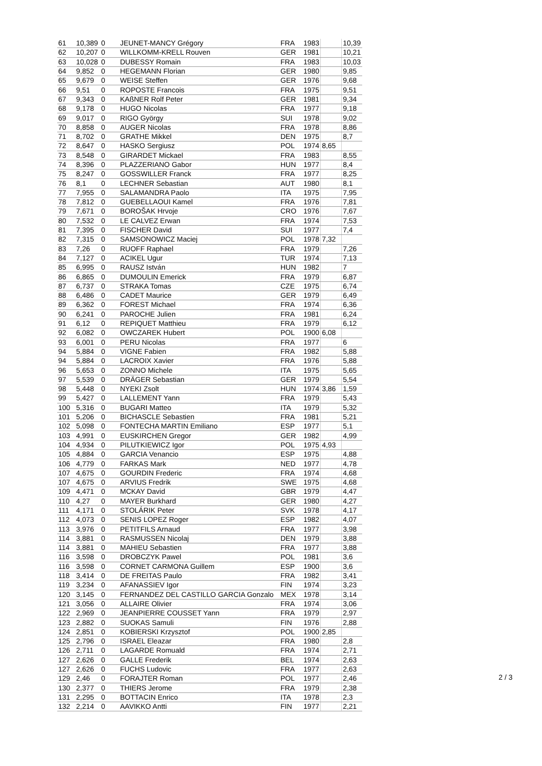| 61 | 10,389 | 0 | JEUNET-MANCY Grégory | FRA | 1983 | | 10,39 |
| 62 | 10,207 | 0 | WILLKOMM-KRELL Rouven | GER | 1981 | | 10,21 |
| 63 | 10,028 | 0 | DUBESSY Romain | FRA | 1983 | | 10,03 |
| 64 | 9,852 | 0 | HEGEMANN Florian | GER | 1980 | | 9,85 |
| 65 | 9,679 | 0 | WEISE Steffen | GER | 1976 | | 9,68 |
| 66 | 9,51 | 0 | ROPOSTE Francois | FRA | 1975 | | 9,51 |
| 67 | 9,343 | 0 | KAßNER Rolf Peter | GER | 1981 | | 9,34 |
| 68 | 9,178 | 0 | HUGO Nicolas | FRA | 1977 | | 9,18 |
| 69 | 9,017 | 0 | RIGO György | SUI | 1978 | | 9,02 |
| 70 | 8,858 | 0 | AUGER Nicolas | FRA | 1978 | | 8,86 |
| 71 | 8,702 | 0 | GRATHE Mikkel | DEN | 1975 | | 8,7 |
| 72 | 8,647 | 0 | HASKO Sergiusz | POL | 1974 | 8,65 | |
| 73 | 8,548 | 0 | GIRARDET Mickael | FRA | 1983 | | 8,55 |
| 74 | 8,396 | 0 | PLAZZERIANO Gabor | HUN | 1977 | | 8,4 |
| 75 | 8,247 | 0 | GOSSWILLER Franck | FRA | 1977 | | 8,25 |
| 76 | 8,1 | 0 | LECHNER Sebastian | AUT | 1980 | | 8,1 |
| 77 | 7,955 | 0 | SALAMANDRA Paolo | ITA | 1975 | | 7,95 |
| 78 | 7,812 | 0 | GUEBELLAOUI Kamel | FRA | 1976 | | 7,81 |
| 79 | 7,671 | 0 | BOROŠAK Hrvoje | CRO | 1976 | | 7,67 |
| 80 | 7,532 | 0 | LE CALVEZ Erwan | FRA | 1974 | | 7,53 |
| 81 | 7,395 | 0 | FISCHER David | SUI | 1977 | | 7,4 |
| 82 | 7,315 | 0 | SAMSONOWICZ Maciej | POL | 1978 | 7,32 | |
| 83 | 7,26 | 0 | RUOFF Raphael | FRA | 1979 | | 7,26 |
| 84 | 7,127 | 0 | ACIKEL Ugur | TUR | 1974 | | 7,13 |
| 85 | 6,995 | 0 | RAUSZ István | HUN | 1982 | | 7 |
| 86 | 6,865 | 0 | DUMOULIN Emerick | FRA | 1979 | | 6,87 |
| 87 | 6,737 | 0 | STRAKA Tomas | CZE | 1975 | | 6,74 |
| 88 | 6,486 | 0 | CADET Maurice | GER | 1979 | | 6,49 |
| 89 | 6,362 | 0 | FOREST Michael | FRA | 1974 | | 6,36 |
| 90 | 6,241 | 0 | PAROCHE Julien | FRA | 1981 | | 6,24 |
| 91 | 6,12 | 0 | REPIQUET Matthieu | FRA | 1979 | | 6,12 |
| 92 | 6,082 | 0 | OWCZAREK Hubert | POL | 1900 | 6,08 | |
| 93 | 6,001 | 0 | PERU Nicolas | FRA | 1977 | | 6 |
| 94 | 5,884 | 0 | VIGNE Fabien | FRA | 1982 | | 5,88 |
| 94 | 5,884 | 0 | LACROIX Xavier | FRA | 1976 | | 5,88 |
| 96 | 5,653 | 0 | ZONNO Michele | ITA | 1975 | | 5,65 |
| 97 | 5,539 | 0 | DRÄGER Sebastian | GER | 1979 | | 5,54 |
| 98 | 5,448 | 0 | NYEKI Zsolt | HUN | 1974 | 3,86 | 1,59 |
| 99 | 5,427 | 0 | LALLEMENT Yann | FRA | 1979 | | 5,43 |
| 100 | 5,316 | 0 | BUGARI Matteo | ITA | 1979 | | 5,32 |
| 101 | 5,206 | 0 | BICHASCLE Sebastien | FRA | 1981 | | 5,21 |
| 102 | 5,098 | 0 | FONTECHA MARTIN Emiliano | ESP | 1977 | | 5,1 |
| 103 | 4,991 | 0 | EUSKIRCHEN Gregor | GER | 1982 | | 4,99 |
| 104 | 4,934 | 0 | PILUTKIEWICZ Igor | POL | 1975 | 4,93 | |
| 105 | 4,884 | 0 | GARCIA Venancio | ESP | 1975 | | 4,88 |
| 106 | 4,779 | 0 | FARKAS Mark | NED | 1977 | | 4,78 |
| 107 | 4,675 | 0 | GOURDIN Frederic | FRA | 1974 | | 4,68 |
| 107 | 4,675 | 0 | ARVIUS Fredrik | SWE | 1975 | | 4,68 |
| 109 | 4,471 | 0 | MCKAY David | GBR | 1979 | | 4,47 |
| 110 | 4,27 | 0 | MAYER Burkhard | GER | 1980 | | 4,27 |
| 111 | 4,171 | 0 | STOLÁRIK Peter | SVK | 1978 | | 4,17 |
| 112 | 4,073 | 0 | SENIS LOPEZ Roger | ESP | 1982 | | 4,07 |
| 113 | 3,976 | 0 | PETITFILS Arnaud | FRA | 1977 | | 3,98 |
| 114 | 3,881 | 0 | RASMUSSEN Nicolaj | DEN | 1979 | | 3,88 |
| 114 | 3,881 | 0 | MAHIEU Sebastien | FRA | 1977 | | 3,88 |
| 116 | 3,598 | 0 | DROBCZYK Pawel | POL | 1981 | | 3,6 |
| 116 | 3,598 | 0 | CORNET CARMONA Guillem | ESP | 1900 | | 3,6 |
| 118 | 3,414 | 0 | DE FREITAS Paulo | FRA | 1982 | | 3,41 |
| 119 | 3,234 | 0 | AFANASSIEV Igor | FIN | 1974 | | 3,23 |
| 120 | 3,145 | 0 | FERNANDEZ DEL CASTILLO GARCIA Gonzalo | MEX | 1978 | | 3,14 |
| 121 | 3,056 | 0 | ALLAIRE Olivier | FRA | 1974 | | 3,06 |
| 122 | 2,969 | 0 | JEANPIERRE COUSSET Yann | FRA | 1979 | | 2,97 |
| 123 | 2,882 | 0 | SUOKAS Samuli | FIN | 1976 | | 2,88 |
| 124 | 2,851 | 0 | KOBIERSKI Krzysztof | POL | 1900 | 2,85 | |
| 125 | 2,796 | 0 | ISRAEL Eleazar | FRA | 1980 | | 2,8 |
| 126 | 2,711 | 0 | LAGARDE Romuald | FRA | 1974 | | 2,71 |
| 127 | 2,626 | 0 | GALLE Frederik | BEL | 1974 | | 2,63 |
| 127 | 2,626 | 0 | FUCHS Ludovic | FRA | 1977 | | 2,63 |
| 129 | 2,46 | 0 | FORAJTER Roman | POL | 1977 | | 2,46 |
| 130 | 2,377 | 0 | THIERS Jerome | FRA | 1979 | | 2,38 |
| 131 | 2,295 | 0 | BOTTACIN Enrico | ITA | 1978 | | 2,3 |
| 132 | 2,214 | 0 | AAVIKKO Antti | FIN | 1977 | | 2,21 |
2 / 3